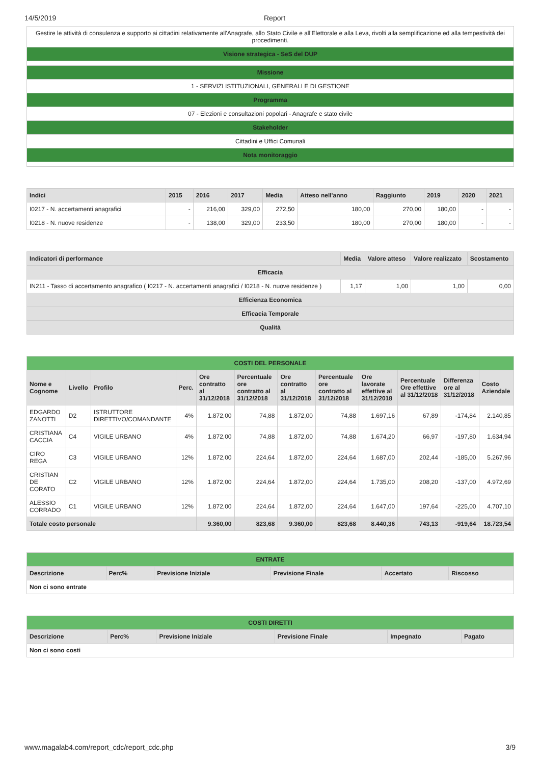14/5/2019 Report
| Gestire le attività di consulenza e supporto ai cittadini relativamente all'Anagrafe, allo Stato Civile e all'Elettorale e alla Leva, rivolti alla semplificazione ed alla tempestività dei procedimenti. |
| Visione strategica - SeS del DUP |
| Missione |
| 1 - SERVIZI ISTITUZIONALI, GENERALI E DI GESTIONE |
| Programma |
| 07 - Elezioni e consultazioni popolari - Anagrafe e stato civile |
| Stakeholder |
| Cittadini e Uffici Comunali |
| Nota monitoraggio |
| Indici | 2015 | 2016 | 2017 | Media | Atteso nell'anno | Raggiunto | 2019 | 2020 | 2021 |
| --- | --- | --- | --- | --- | --- | --- | --- | --- | --- |
| I0217 - N. accertamenti anagrafici | - | 216,00 | 329,00 | 272,50 | 180,00 | 270,00 | 180,00 | - | - |
| I0218 - N. nuove residenze | - | 138,00 | 329,00 | 233,50 | 180,00 | 270,00 | 180,00 | - | - |
| Indicatori di performance | Media | Valore atteso | Valore realizzato | Scostamento |
| --- | --- | --- | --- | --- |
| Efficacia | | | | |
| IN211 - Tasso di accertamento anagrafico ( I0217 - N. accertamenti anagrafici / I0218 - N. nuove residenze ) | 1,17 | 1,00 | 1,00 | 0,00 |
| Efficienza Economica | | | | |
| Efficacia Temporale | | | | |
| Qualità | | | | |
| COSTI DEL PERSONALE | | | | | | | | | | | |
| Nome e Cognome | Livello | Profilo | Perc. | Ore contratto al 31/12/2018 | Percentuale ore contratto al 31/12/2018 | Ore contratto al 31/12/2018 | Percentuale ore contratto al 31/12/2018 | Ore lavorate effettive al 31/12/2018 | Percentuale Ore effettive al 31/12/2018 | Differenza ore al 31/12/2018 | Costo Aziendale |
| EDGARDO ZANOTTI | D2 | ISTRUTTORE DIRETTIVO/COMANDANTE | 4% | 1.872,00 | 74,88 | 1.872,00 | 74,88 | 1.697,16 | 67,89 | -174,84 | 2.140,85 |
| CRISTIANA CACCIA | C4 | VIGILE URBANO | 4% | 1.872,00 | 74,88 | 1.872,00 | 74,88 | 1.674,20 | 66,97 | -197,80 | 1.634,94 |
| CIRO REGA | C3 | VIGILE URBANO | 12% | 1.872,00 | 224,64 | 1.872,00 | 224,64 | 1.687,00 | 202,44 | -185,00 | 5.267,96 |
| CRISTIAN DE CORATO | C2 | VIGILE URBANO | 12% | 1.872,00 | 224,64 | 1.872,00 | 224,64 | 1.735,00 | 208,20 | -137,00 | 4.972,69 |
| ALESSIO CORRADO | C1 | VIGILE URBANO | 12% | 1.872,00 | 224,64 | 1.872,00 | 224,64 | 1.647,00 | 197,64 | -225,00 | 4.707,10 |
| Totale costo personale | | | | 9.360,00 | 823,68 | 9.360,00 | 823,68 | 8.440,36 | 743,13 | -919,64 | 18.723,54 |
| ENTRATE | | | | | |
| Descrizione | Perc% | Previsione Iniziale | Previsione Finale | Accertato | Riscosso |
| Non ci sono entrate | | | | | |
| COSTI DIRETTI | | | | | |
| Descrizione | Perc% | Previsione Iniziale | Previsione Finale | Impegnato | Pagato |
| Non ci sono costi | | | | | |
www.magalab4.com/report_cdc/report_cdc.php 3/9